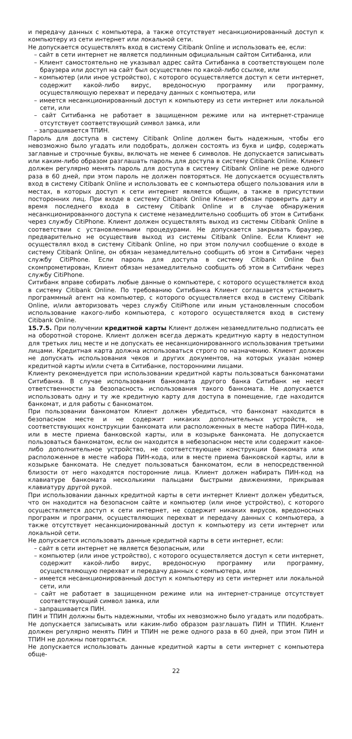и передачу данных с компьютера, а также отсутствует несанкционированный доступ к компьютеру из сети интернет или локальной сети.
Не допускается осуществлять вход в систему Citibank Online и использовать ее, если:
– сайт в сети интернет не является подлинным официальным сайтом Ситибанка, или
– Клиент самостоятельно не указывал адрес сайта Ситибанка в соответствующем поле браузера или доступ на сайт был осуществлен по какой-либо ссылке, или
– компьютер (или иное устройство), с которого осуществляется доступ к сети интернет, содержит какой-либо вирус, вредоносную программу или программу, осуществляющую перехват и передачу данных с компьютера, или
– имеется несанкционированный доступ к компьютеру из сети интернет или локальной сети, или
– сайт Ситибанка не работает в защищенном режиме или на интернет-странице отсутствует соответствующий символ замка, или
– запрашивается ТПИН.
Пароль для доступа в систему Citibank Online должен быть надежным, чтобы его невозможно было угадать или подобрать, должен состоять из букв и цифр, содержать заглавные и строчные буквы, включать не менее 6 символов. Не допускается записывать или каким-либо образом разглашать пароль для доступа в систему Citibank Online. Клиент должен регулярно менять пароль для доступа в систему Citibank Online не реже одного раза в 60 дней, при этом пароль не должен повторяться. Не допускается осуществлять вход в систему Citibank Online и использовать ее с компьютера общего пользования или в местах, в которых доступ к сети интернет является общим, а также в присутствии посторонних лиц. При входе в систему Citibank Online Клиент обязан проверить дату и время последнего входа в систему Citibank Online и в случае обнаружения несанкционированного доступа к системе незамедлительно сообщить об этом в Ситибанк через службу CitiPhone. Клиент должен осуществлять выход из системы Citibank Online в соответствии с установленными процедурами. Не допускается закрывать браузер, предварительно не осуществив выход из системы Citibank Online. Если Клиент не осуществлял вход в систему Citibank Online, но при этом получил сообщение о входе в систему Citibank Online, он обязан незамедлительно сообщить об этом в Ситибанк через службу CitiPhone. Если пароль для доступа в систему Citibank Online был скомпрометирован, Клиент обязан незамедлительно сообщить об этом в Ситибанк через службу CitiPhone.
Ситибанк вправе собирать любые данные о компьютере, с которого осуществляется вход в систему Citibank Online. По требованию Ситибанка Клиент соглашается установить программный агент на компьютер, с которого осуществляется вход в систему Citibank Online, и/или авторизовать через службу CitiPhone или иным установленным способом использование какого-либо компьютера, с которого осуществляется вход в систему Citibank Online.
15.7.5. При получении кредитной карты Клиент должен незамедлительно подписать ее на оборотной стороне. Клиент должен всегда держать кредитную карту в недоступном для третьих лиц месте и не допускать ее несанкционированного использования третьими лицами. Кредитная карта должна использоваться строго по назначению. Клиент должен не допускать использования чеков и других документов, на которых указан номер кредитной карты и/или счета в Ситибанке, посторонними лицами.
Клиенту рекомендуется при использовании кредитной карты пользоваться банкоматами Ситибанка. В случае использования банкомата другого банка Ситибанк не несет ответственности за безопасность использования такого банкомата. Не допускается использовать одну и ту же кредитную карту для доступа в помещение, где находится банкомат, и для работы с банкоматом.
При пользовании банкоматом Клиент должен убедиться, что банкомат находится в безопасном месте и не содержит никаких дополнительных устройств, не соответствующих конструкции банкомата или расположенных в месте набора ПИН-кода, или в месте приема банковской карты, или в козырьке банкомата. Не допускается пользоваться банкоматом, если он находится в небезопасном месте или содержит какое-либо дополнительное устройство, не соответствующее конструкции банкомата или расположенное в месте набора ПИН-кода, или в месте приема банковской карты, или в козырьке банкомата. Не следует пользоваться банкоматом, если в непосредственной близости от него находятся посторонние лица. Клиент должен набирать ПИН-код на клавиатуре банкомата несколькими пальцами быстрыми движениями, прикрывая клавиатуру другой рукой.
При использовании данных кредитной карты в сети интернет Клиент должен убедиться, что он находится на безопасном сайте и компьютер (или иное устройство), с которого осуществляется доступ к сети интернет, не содержит никаких вирусов, вредоносных программ и программ, осуществляющих перехват и передачу данных с компьютера, а также отсутствует несанкционированный доступ к компьютеру из сети интернет или локальной сети.
Не допускается использовать данные кредитной карты в сети интернет, если:
– сайт в сети интернет не является безопасным, или
– компьютер (или иное устройство), с которого осуществляется доступ к сети интернет, содержит какой-либо вирус, вредоносную программу или программу, осуществляющую перехват и передачу данных с компьютера, или
– имеется несанкционированный доступ к компьютеру из сети интернет или локальной сети, или
– сайт не работает в защищенном режиме или на интернет-странице отсутствует соответствующий символ замка, или
– запрашивается ПИН.
ПИН и ТПИН должны быть надежными, чтобы их невозможно было угадать или подобрать. Не допускается записывать или каким-либо образом разглашать ПИН и ТПИН. Клиент должен регулярно менять ПИН и ТПИН не реже одного раза в 60 дней, при этом ПИН и ТПИН не должны повторяться.
Не допускается использовать данные кредитной карты в сети интернет с компьютера обще-
22